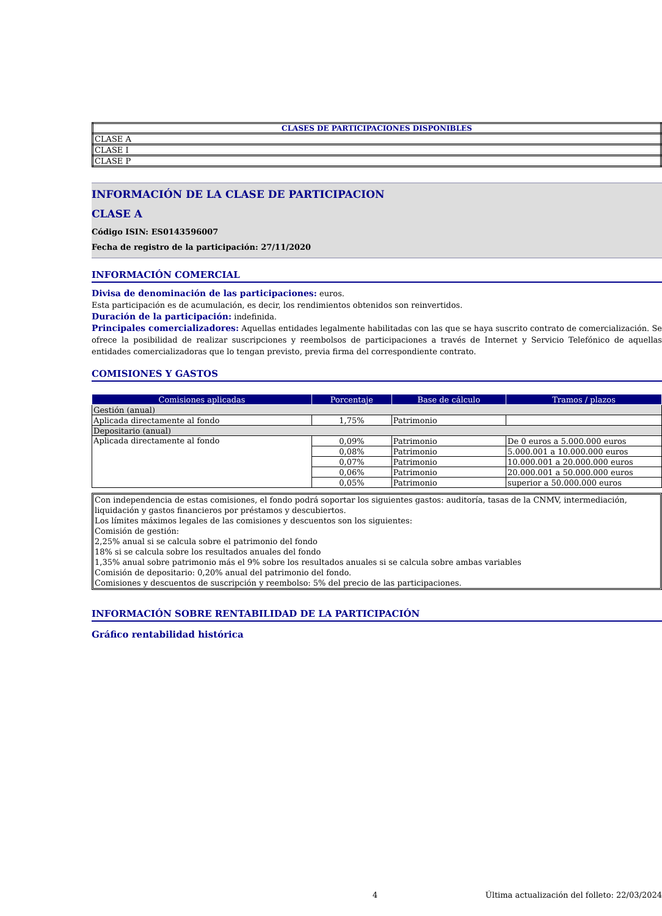| CLASES DE PARTICIPACIONES DISPONIBLES |
| --- |
| CLASE A |
| CLASE I |
| CLASE P |
INFORMACIÓN DE LA CLASE DE PARTICIPACION
CLASE A
Código ISIN: ES0143596007
Fecha de registro de la participación: 27/11/2020
INFORMACIÓN COMERCIAL
Divisa de denominación de las participaciones: euros.
Esta participación es de acumulación, es decir, los rendimientos obtenidos son reinvertidos.
Duración de la participación: indefinida.
Principales comercializadores: Aquellas entidades legalmente habilitadas con las que se haya suscrito contrato de comercialización. Se ofrece la posibilidad de realizar suscripciones y reembolsos de participaciones a través de Internet y Servicio Telefónico de aquellas entidades comercializadoras que lo tengan previsto, previa firma del correspondiente contrato.
COMISIONES Y GASTOS
| Comisiones aplicadas | Porcentaje | Base de cálculo | Tramos / plazos |
| --- | --- | --- | --- |
| Gestión (anual) | | | |
| Aplicada directamente al fondo | 1,75% | Patrimonio | |
| Depositario (anual) | | | |
| Aplicada directamente al fondo | 0,09% | Patrimonio | De 0 euros a 5.000.000 euros |
| | 0,08% | Patrimonio | 5.000.001 a 10.000.000 euros |
| | 0,07% | Patrimonio | 10.000.001 a 20.000.000 euros |
| | 0,06% | Patrimonio | 20.000.001 a 50.000.000 euros |
| | 0,05% | Patrimonio | superior a 50.000.000 euros |
Con independencia de estas comisiones, el fondo podrá soportar los siguientes gastos: auditoría, tasas de la CNMV, intermediación, liquidación y gastos financieros por préstamos y descubiertos.
Los límites máximos legales de las comisiones y descuentos son los siguientes:
Comisión de gestión:
2,25% anual si se calcula sobre el patrimonio del fondo
18% si se calcula sobre los resultados anuales del fondo
1,35% anual sobre patrimonio más el 9% sobre los resultados anuales si se calcula sobre ambas variables
Comisión de depositario: 0,20% anual del patrimonio del fondo.
Comisiones y descuentos de suscripción y reembolso: 5% del precio de las participaciones.
INFORMACIÓN SOBRE RENTABILIDAD DE LA PARTICIPACIÓN
Gráfico rentabilidad histórica
4 Última actualización del folleto: 22/03/2024